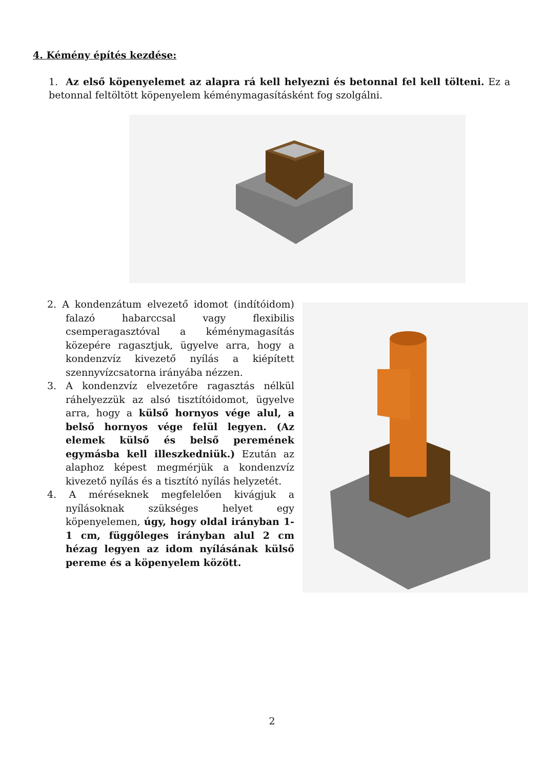4. Kémény építés kezdése:
1. Az első köpenyelemet az alapra rá kell helyezni és betonnal fel kell tölteni. Ez a betonnal feltöltött köpenyelem kéménymagasításként fog szolgálni.
2. A kondenzátum elvezető idomot (indítóidom) falazó habarccsal vagy flexibilis csemperagasztóval a kéménymagasítás közepére ragasztjuk, ügyelve arra, hogy a kondenzvíz kivezető nyílás a kiépített szennyvízcsatorna irányába nézzen.
3. A kondenzvíz elvezetőre ragasztás nélkül ráhelyezzük az alsó tisztítóidomot, ügyelve arra, hogy a külső hornyos vége alul, a belső hornyos vége felül legyen. (Az elemek külső és belső peremének egymásba kell illeszkedniük.) Ezután az alaphoz képest megmérjük a kondenzvíz kivezető nyílás és a tisztító nyílás helyzetét.
4. A méréseknek megfelelően kivágjuk a nyílásoknak szükséges helyet egy köpenyelemen, úgy, hogy oldal irányban 1-1 cm, függőleges irányban alul 2 cm hézag legyen az idom nyílásának külső pereme és a köpenyelem között.
2